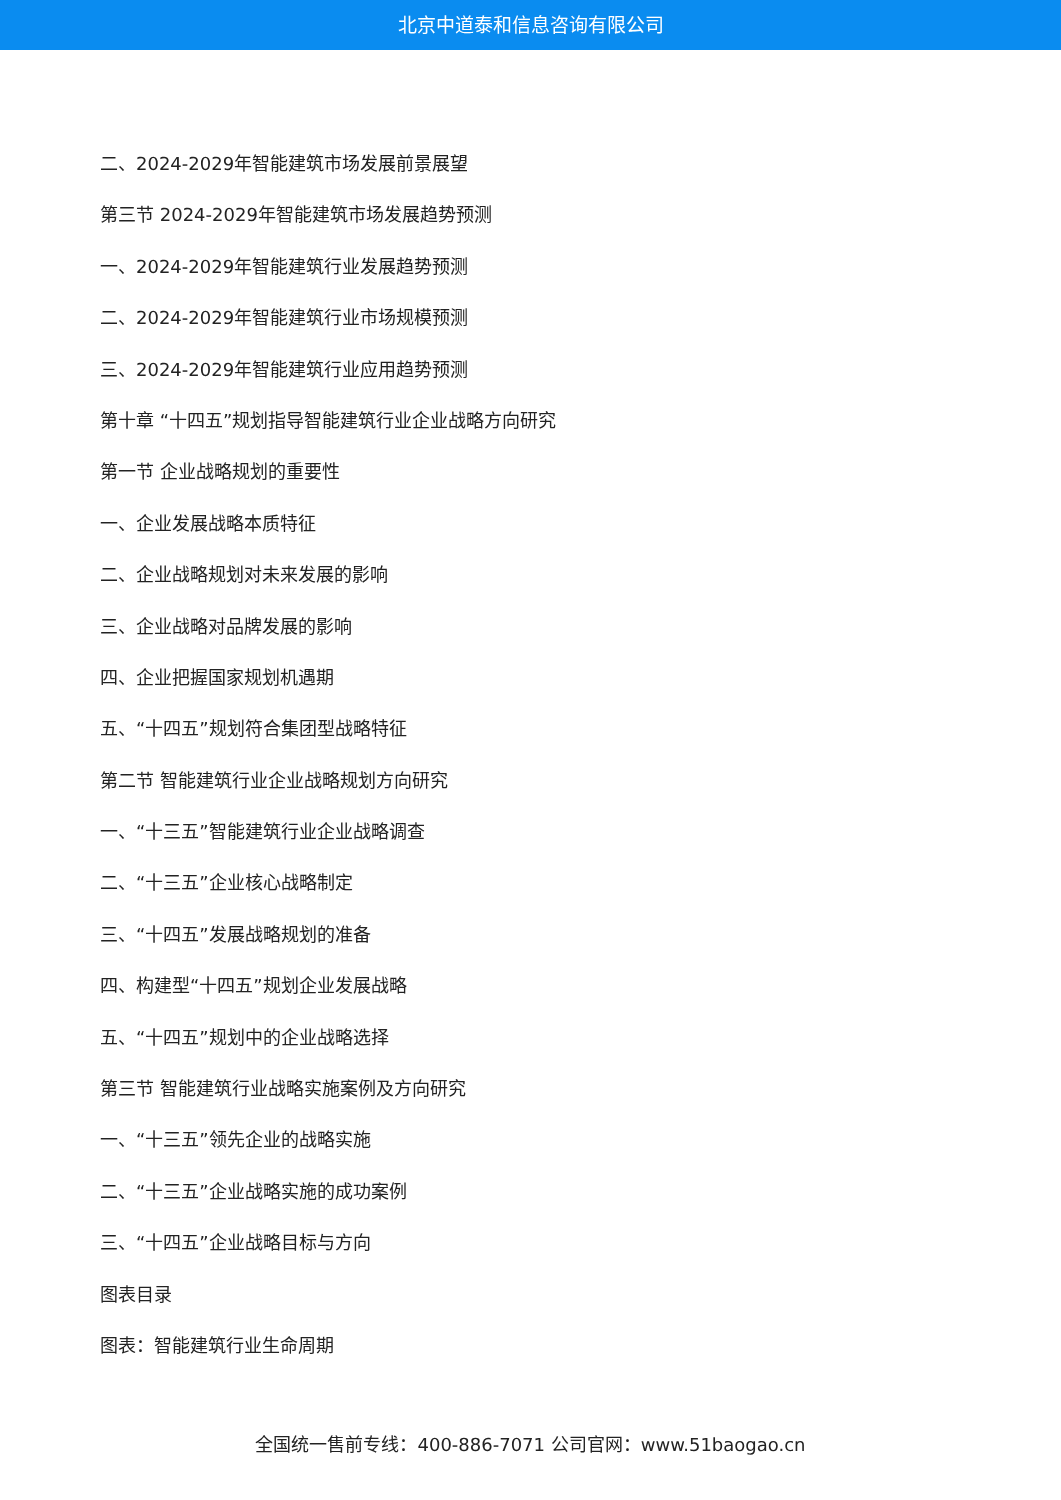北京中道泰和信息咨询有限公司
二、2024-2029年智能建筑市场发展前景展望
第三节 2024-2029年智能建筑市场发展趋势预测
一、2024-2029年智能建筑行业发展趋势预测
二、2024-2029年智能建筑行业市场规模预测
三、2024-2029年智能建筑行业应用趋势预测
第十章 “十四五”规划指导智能建筑行业企业战略方向研究
第一节 企业战略规划的重要性
一、企业发展战略本质特征
二、企业战略规划对未来发展的影响
三、企业战略对品牌发展的影响
四、企业把握国家规划机遇期
五、“十四五”规划符合集团型战略特征
第二节 智能建筑行业企业战略规划方向研究
一、“十三五”智能建筑行业企业战略调查
二、“十三五”企业核心战略制定
三、“十四五”发展战略规划的准备
四、构建型“十四五”规划企业发展战略
五、“十四五”规划中的企业战略选择
第三节 智能建筑行业战略实施案例及方向研究
一、“十三五”领先企业的战略实施
二、“十三五”企业战略实施的成功案例
三、“十四五”企业战略目标与方向
图表目录
图表：智能建筑行业生命周期
全国统一售前专线：400-886-7071 公司官网：www.51baogao.cn